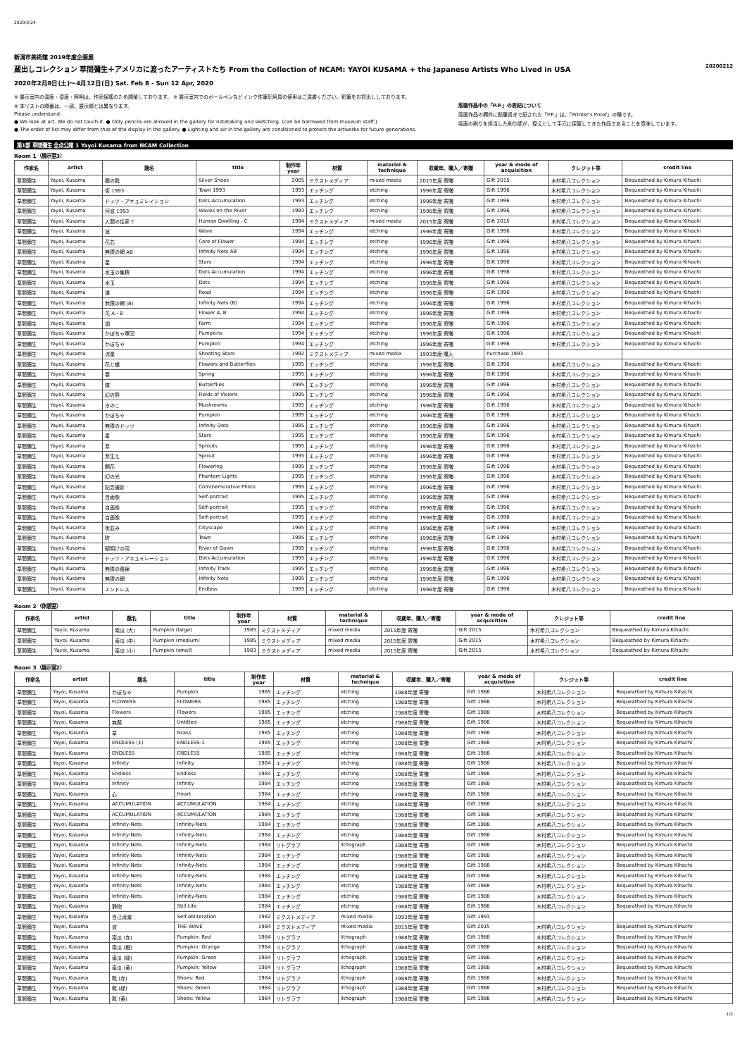2020/3/24
新潟市美術館 2019年度企画展
蔵出しコレクション 草間彌生＋アメリカに渡ったアーティストたち From the Collection of NCAM: YAYOI KUSAMA + the Japanese Artists Who Lived in USA 20200212
2020年2月8日(土)～4月12日(日) Sat. Feb 8 - Sun 12 Apr, 2020
※ 展示室内の温度・湿度・照明は、作品保護のため調整しております。 ※ 展示室内でのボールペンなどインク性筆記用具の使用はご遠慮ください。鉛筆をお貸出ししております。
※ 本リストの順番は、一部、展示順とは異なります。
Please understand:
● We look at art. We do not touch it. ● Only pencils are allowed in the gallery for notetaking and sketching. (can be borrowed from museum staff.)
● The order of list may differ from that of the display in the gallery. ● Lighting and air in the gallery are conditioned to protect the artworks for future generations.
版画作品中の「P.P.」の表記について
版画作品の欄外に鉛筆書きで記された「P.P.」は、「Printer's Proof」の略です。
版画の刷りを担当した刷り師が、控えとして手元に保管してきた作品であることを意味しています。
第1部 草間彌生 全点公開 1 Yayoi Kusama from NCAM Collection
Room 1（展示室3）
| 作家名 | artist | 題名 | title | 制作年 year | 材質 | material & technique | 収蔵年、購入／寄贈 | year & mode of acquisition | クレジット等 | credit line |
| --- | --- | --- | --- | --- | --- | --- | --- | --- | --- | --- |
| 草間彌生 | Yayoi, Kusama | 銀の靴 | Silver Shoes | 2005 | ミクストメディア | mixed media | 2015年度 寄贈 | Gift 2015 | 木村希八コレクション | Bequeathed by Kimura Kihachi |
| 草間彌生 | Yayoi, Kusama | 街 1993 | Town 1993 | 1993 | エッチング | etching | 1996年度 寄贈 | Gift 1996 | 木村希八コレクション | Bequeathed by Kimura Kihachi |
| 草間彌生 | Yayoi, Kusama | ドッツ・アキュミレイション | Dots Accumulation | 1993 | エッチング | etching | 1996年度 寄贈 | Gift 1996 | 木村希八コレクション | Bequeathed by Kimura Kihachi |
| 草間彌生 | Yayoi, Kusama | 河波 1993 | Waves on the River | 1993 | エッチング | etching | 1996年度 寄贈 | Gift 1996 | 木村希八コレクション | Bequeathed by Kimura Kihachi |
| 草間彌生 | Yayoi, Kusama | 人間の住家 C | Human Dwelling - C | 1994 | ミクストメディア | mixed media | 2015年度 寄贈 | Gift 2015 | 木村希八コレクション | Bequeathed by Kimura Kihachi |
| 草間彌生 | Yayoi, Kusama | 波 | Wave | 1994 | エッチング | etching | 1996年度 寄贈 | Gift 1996 | 木村希八コレクション | Bequeathed by Kimura Kihachi |
| 草間彌生 | Yayoi, Kusama | 花芯 | Core of Flower | 1994 | エッチング | etching | 1996年度 寄贈 | Gift 1996 | 木村希八コレクション | Bequeathed by Kimura Kihachi |
| 草間彌生 | Yayoi, Kusama | 無限の網 AB | Infinity Nets AB | 1994 | エッチング | etching | 1996年度 寄贈 | Gift 1996 | 木村希八コレクション | Bequeathed by Kimura Kihachi |
| 草間彌生 | Yayoi, Kusama | 星 | Stars | 1994 | エッチング | etching | 1996年度 寄贈 | Gift 1996 | 木村希八コレクション | Bequeathed by Kimura Kihachi |
| 草間彌生 | Yayoi, Kusama | 水玉の集積 | Dots Accumulation | 1994 | エッチング | etching | 1996年度 寄贈 | Gift 1996 | 木村希八コレクション | Bequeathed by Kimura Kihachi |
| 草間彌生 | Yayoi, Kusama | 水玉 | Dots | 1994 | エッチング | etching | 1996年度 寄贈 | Gift 1996 | 木村希八コレクション | Bequeathed by Kimura Kihachi |
| 草間彌生 | Yayoi, Kusama | 道 | Road | 1994 | エッチング | etching | 1996年度 寄贈 | Gift 1996 | 木村希八コレクション | Bequeathed by Kimura Kihachi |
| 草間彌生 | Yayoi, Kusama | 無限の網 (B) | Infinity Nets (B) | 1994 | エッチング | etching | 1996年度 寄贈 | Gift 1996 | 木村希八コレクション | Bequeathed by Kimura Kihachi |
| 草間彌生 | Yayoi, Kusama | 花 A・B | Flower A, B | 1994 | エッチング | etching | 1996年度 寄贈 | Gift 1996 | 木村希八コレクション | Bequeathed by Kimura Kihachi |
| 草間彌生 | Yayoi, Kusama | 畑 | Farm | 1994 | エッチング | etching | 1996年度 寄贈 | Gift 1996 | 木村希八コレクション | Bequeathed by Kimura Kihachi |
| 草間彌生 | Yayoi, Kusama | かぼちゃ軍団 | Pumpkins | 1994 | エッチング | etching | 1996年度 寄贈 | Gift 1996 | 木村希八コレクション | Bequeathed by Kimura Kihachi |
| 草間彌生 | Yayoi, Kusama | かぼちゃ | Pumpkin | 1994 | エッチング | etching | 1996年度 寄贈 | Gift 1996 | 木村希八コレクション | Bequeathed by Kimura Kihachi |
| 草間彌生 | Yayoi, Kusama | 流星 | Shooting Stars | 1992 | ミクストメディア | mixed media | 1993年度 購入 | Purchase 1993 | | |
| 草間彌生 | Yayoi, Kusama | 花と蝶 | Flowers and Butterflies | 1995 | エッチング | etching | 1996年度 寄贈 | Gift 1996 | 木村希八コレクション | Bequeathed by Kimura Kihachi |
| 草間彌生 | Yayoi, Kusama | 春 | Spring | 1995 | エッチング | etching | 1996年度 寄贈 | Gift 1996 | 木村希八コレクション | Bequeathed by Kimura Kihachi |
| 草間彌生 | Yayoi, Kusama | 蝶 | Butterflies | 1995 | エッチング | etching | 1996年度 寄贈 | Gift 1996 | 木村希八コレクション | Bequeathed by Kimura Kihachi |
| 草間彌生 | Yayoi, Kusama | 幻の野 | Fields of Visions | 1995 | エッチング | etching | 1996年度 寄贈 | Gift 1996 | 木村希八コレクション | Bequeathed by Kimura Kihachi |
| 草間彌生 | Yayoi, Kusama | きのこ | Mushrooms | 1995 | エッチング | etching | 1996年度 寄贈 | Gift 1996 | 木村希八コレクション | Bequeathed by Kimura Kihachi |
| 草間彌生 | Yayoi, Kusama | かぼちゃ | Pumpkin | 1995 | エッチング | etching | 1996年度 寄贈 | Gift 1996 | 木村希八コレクション | Bequeathed by Kimura Kihachi |
| 草間彌生 | Yayoi, Kusama | 無限のドッツ | Infinity Dots | 1995 | エッチング | etching | 1996年度 寄贈 | Gift 1996 | 木村希八コレクション | Bequeathed by Kimura Kihachi |
| 草間彌生 | Yayoi, Kusama | 星 | Stars | 1995 | エッチング | etching | 1996年度 寄贈 | Gift 1996 | 木村希八コレクション | Bequeathed by Kimura Kihachi |
| 草間彌生 | Yayoi, Kusama | 芽 | Sprouts | 1995 | エッチング | etching | 1996年度 寄贈 | Gift 1996 | 木村希八コレクション | Bequeathed by Kimura Kihachi |
| 草間彌生 | Yayoi, Kusama | 芽生え | Sprout | 1995 | エッチング | etching | 1996年度 寄贈 | Gift 1996 | 木村希八コレクション | Bequeathed by Kimura Kihachi |
| 草間彌生 | Yayoi, Kusama | 開花 | Flowering | 1995 | エッチング | etching | 1996年度 寄贈 | Gift 1996 | 木村希八コレクション | Bequeathed by Kimura Kihachi |
| 草間彌生 | Yayoi, Kusama | 幻の光 | Phantom Lights | 1995 | エッチング | etching | 1996年度 寄贈 | Gift 1996 | 木村希八コレクション | Bequeathed by Kimura Kihachi |
| 草間彌生 | Yayoi, Kusama | 記念撮影 | Commemorative Photo | 1995 | エッチング | etching | 1996年度 寄贈 | Gift 1996 | 木村希八コレクション | Bequeathed by Kimura Kihachi |
| 草間彌生 | Yayoi, Kusama | 自画像 | Self-portrait | 1995 | エッチング | etching | 1996年度 寄贈 | Gift 1996 | 木村希八コレクション | Bequeathed by Kimura Kihachi |
| 草間彌生 | Yayoi, Kusama | 自画像 | Self-portrait | 1995 | エッチング | etching | 1996年度 寄贈 | Gift 1996 | 木村希八コレクション | Bequeathed by Kimura Kihachi |
| 草間彌生 | Yayoi, Kusama | 自画像 | Self-portrait | 1995 | エッチング | etching | 1996年度 寄贈 | Gift 1996 | 木村希八コレクション | Bequeathed by Kimura Kihachi |
| 草間彌生 | Yayoi, Kusama | 街並み | Cityscape | 1995 | エッチング | etching | 1996年度 寄贈 | Gift 1996 | 木村希八コレクション | Bequeathed by Kimura Kihachi |
| 草間彌生 | Yayoi, Kusama | 町 | Town | 1995 | エッチング | etching | 1996年度 寄贈 | Gift 1996 | 木村希八コレクション | Bequeathed by Kimura Kihachi |
| 草間彌生 | Yayoi, Kusama | 朝明けの河 | River of Dawn | 1995 | エッチング | etching | 1996年度 寄贈 | Gift 1996 | 木村希八コレクション | Bequeathed by Kimura Kihachi |
| 草間彌生 | Yayoi, Kusama | ドッツ・アキュミレーション | Dots Accumulation | 1995 | エッチング | etching | 1996年度 寄贈 | Gift 1996 | 木村希八コレクション | Bequeathed by Kimura Kihachi |
| 草間彌生 | Yayoi, Kusama | 無限の路線 | Infinity Track | 1995 | エッチング | etching | 1996年度 寄贈 | Gift 1996 | 木村希八コレクション | Bequeathed by Kimura Kihachi |
| 草間彌生 | Yayoi, Kusama | 無限の網 | Infinity Nets | 1995 | エッチング | etching | 1996年度 寄贈 | Gift 1996 | 木村希八コレクション | Bequeathed by Kimura Kihachi |
| 草間彌生 | Yayoi, Kusama | エンドレス | Endless | 1995 | エッチング | etching | 1996年度 寄贈 | Gift 1996 | 木村希八コレクション | Bequeathed by Kimura Kihachi |
Room 2（休憩室）
| 作家名 | artist | 題名 | title | 制作年 year | 材質 | material & technique | 収蔵年、購入／寄贈 | year & mode of acquisition | クレジット等 | credit line |
| --- | --- | --- | --- | --- | --- | --- | --- | --- | --- | --- |
| 草間彌生 | Yayoi, Kusama | 南瓜 (大) | Pumpkin (large) | 1985 | ミクストメディア | mixed media | 2015年度 寄贈 | Gift 2015 | 木村希八コレクション | Bequeathed by Kimura Kihachi |
| 草間彌生 | Yayoi, Kusama | 南瓜 (中) | Pumpkin (medium) | 1985 | ミクストメディア | mixed media | 2015年度 寄贈 | Gift 2015 | 木村希八コレクション | Bequeathed by Kimura Kihachi |
| 草間彌生 | Yayoi, Kusama | 南瓜 (小) | Pumpkin (small) | 1983 | ミクストメディア | mixed media | 2015年度 寄贈 | Gift 2015 | 木村希八コレクション | Bequeathed by Kimura Kihachi |
Room 3（展示室2）
| 作家名 | artist | 題名 | title | 制作年 year | 材質 | material & technique | 収蔵年、購入／寄贈 | year & mode of acquisition | クレジット等 | credit line |
| --- | --- | --- | --- | --- | --- | --- | --- | --- | --- | --- |
| 草間彌生 | Yayoi, Kusama | かぼちゃ | Pumpkin | 1985 | エッチング | etching | 1988年度 寄贈 | Gift 1988 | 木村希八コレクション | Bequeathed by Kimura Kihachi |
| 草間彌生 | Yayoi, Kusama | FLOWERS | FLOWERS | 1985 | エッチング | etching | 1988年度 寄贈 | Gift 1988 | 木村希八コレクション | Bequeathed by Kimura Kihachi |
| 草間彌生 | Yayoi, Kusama | Flowers | Flowers | 1985 | エッチング | etching | 1988年度 寄贈 | Gift 1988 | 木村希八コレクション | Bequeathed by Kimura Kihachi |
| 草間彌生 | Yayoi, Kusama | 無題 | Untitled | 1985 | エッチング | etching | 1988年度 寄贈 | Gift 1988 | 木村希八コレクション | Bequeathed by Kimura Kihachi |
| 草間彌生 | Yayoi, Kusama | 草 | Grass | 1985 | エッチング | etching | 1988年度 寄贈 | Gift 1988 | 木村希八コレクション | Bequeathed by Kimura Kihachi |
| 草間彌生 | Yayoi, Kusama | ENDLESS (1) | ENDLESS-1 | 1985 | エッチング | etching | 1988年度 寄贈 | Gift 1988 | 木村希八コレクション | Bequeathed by Kimura Kihachi |
| 草間彌生 | Yayoi, Kusama | ENDLESS | ENDLESS | 1985 | エッチング | etching | 1988年度 寄贈 | Gift 1988 | 木村希八コレクション | Bequeathed by Kimura Kihachi |
| 草間彌生 | Yayoi, Kusama | Infinity | Infinity | 1984 | エッチング | etching | 1988年度 寄贈 | Gift 1988 | 木村希八コレクション | Bequeathed by Kimura Kihachi |
| 草間彌生 | Yayoi, Kusama | Endless | Endless | 1984 | エッチング | etching | 1988年度 寄贈 | Gift 1988 | 木村希八コレクション | Bequeathed by Kimura Kihachi |
| 草間彌生 | Yayoi, Kusama | Infinity | Infinity | 1984 | エッチング | etching | 1988年度 寄贈 | Gift 1988 | 木村希八コレクション | Bequeathed by Kimura Kihachi |
| 草間彌生 | Yayoi, Kusama | 心 | Heart | 1984 | エッチング | etching | 1988年度 寄贈 | Gift 1988 | 木村希八コレクション | Bequeathed by Kimura Kihachi |
| 草間彌生 | Yayoi, Kusama | ACCUMULATION | ACCUMULATION | 1984 | エッチング | etching | 1988年度 寄贈 | Gift 1988 | 木村希八コレクション | Bequeathed by Kimura Kihachi |
| 草間彌生 | Yayoi, Kusama | ACCUMULATION | ACCUMULATION | 1984 | エッチング | etching | 1988年度 寄贈 | Gift 1988 | 木村希八コレクション | Bequeathed by Kimura Kihachi |
| 草間彌生 | Yayoi, Kusama | Infinity-Nets | Infinity-Nets | 1984 | エッチング | etching | 1988年度 寄贈 | Gift 1988 | 木村希八コレクション | Bequeathed by Kimura Kihachi |
| 草間彌生 | Yayoi, Kusama | Infinity-Nets | Infinity-Nets | 1984 | エッチング | etching | 1988年度 寄贈 | Gift 1988 | 木村希八コレクション | Bequeathed by Kimura Kihachi |
| 草間彌生 | Yayoi, Kusama | Infinity-Nets | Infinity-Nets | 1984 | リトグラフ | lithograph | 1988年度 寄贈 | Gift 1988 | 木村希八コレクション | Bequeathed by Kimura Kihachi |
| 草間彌生 | Yayoi, Kusama | Infinity-Nets | Infinity-Nets | 1984 | エッチング | etching | 1988年度 寄贈 | Gift 1988 | 木村希八コレクション | Bequeathed by Kimura Kihachi |
| 草間彌生 | Yayoi, Kusama | Infinity-Nets | Infinity-Nets | 1984 | エッチング | etching | 1988年度 寄贈 | Gift 1988 | 木村希八コレクション | Bequeathed by Kimura Kihachi |
| 草間彌生 | Yayoi, Kusama | Infinity-Nets | Infinity-Nets | 1984 | エッチング | etching | 1988年度 寄贈 | Gift 1988 | 木村希八コレクション | Bequeathed by Kimura Kihachi |
| 草間彌生 | Yayoi, Kusama | Infinity-Nets | Infinity-Nets | 1984 | エッチング | etching | 1988年度 寄贈 | Gift 1988 | 木村希八コレクション | Bequeathed by Kimura Kihachi |
| 草間彌生 | Yayoi, Kusama | Infinity-Nets | Infinity-Nets | 1984 | エッチング | etching | 1988年度 寄贈 | Gift 1988 | 木村希八コレクション | Bequeathed by Kimura Kihachi |
| 草間彌生 | Yayoi, Kusama | 静物 | Still Life | 1984 | エッチング | etching | 1988年度 寄贈 | Gift 1988 | 木村希八コレクション | Bequeathed by Kimura Kihachi |
| 草間彌生 | Yayoi, Kusama | 自己消滅 | Self-obliteration | 1982 | ミクストメディア | mixed media | 1993年度 寄贈 | Gift 1993 | | |
| 草間彌生 | Yayoi, Kusama | 波 | THE WAVE | 1984 | ミクストメディア | mixed media | 2015年度 寄贈 | Gift 2015 | 木村希八コレクション | Bequeathed by Kimura Kihachi |
| 草間彌生 | Yayoi, Kusama | 南瓜 (赤) | Pumpkin: Red | 1984 | リトグラフ | lithograph | 1988年度 寄贈 | Gift 1988 | 木村希八コレクション | Bequeathed by Kimura Kihachi |
| 草間彌生 | Yayoi, Kusama | 南瓜 (橙) | Pumpkin: Orange | 1984 | リトグラフ | lithograph | 1988年度 寄贈 | Gift 1988 | 木村希八コレクション | Bequeathed by Kimura Kihachi |
| 草間彌生 | Yayoi, Kusama | 南瓜 (緑) | Pumpkin: Green | 1984 | リトグラフ | lithograph | 1988年度 寄贈 | Gift 1988 | 木村希八コレクション | Bequeathed by Kimura Kihachi |
| 草間彌生 | Yayoi, Kusama | 南瓜 (黄) | Pumpkin: Yellow | 1984 | リトグラフ | lithograph | 1988年度 寄贈 | Gift 1988 | 木村希八コレクション | Bequeathed by Kimura Kihachi |
| 草間彌生 | Yayoi, Kusama | 靴 (赤) | Shoes: Red | 1984 | リトグラフ | lithograph | 1988年度 寄贈 | Gift 1988 | 木村希八コレクション | Bequeathed by Kimura Kihachi |
| 草間彌生 | Yayoi, Kusama | 靴 (緑) | Shoes: Green | 1984 | リトグラフ | lithograph | 1988年度 寄贈 | Gift 1988 | 木村希八コレクション | Bequeathed by Kimura Kihachi |
| 草間彌生 | Yayoi, Kusama | 靴 (黄) | Shoes: Yellow | 1984 | リトグラフ | lithograph | 1988年度 寄贈 | Gift 1988 | 木村希八コレクション | Bequeathed by Kimura Kihachi |
1/2